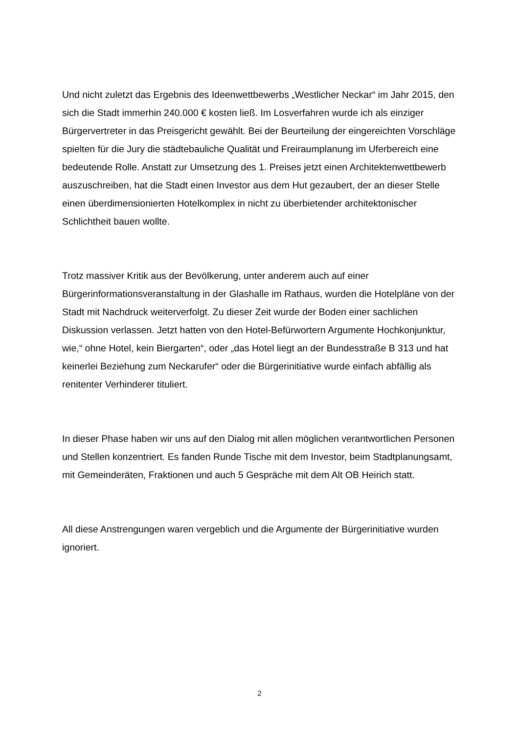Und nicht zuletzt das Ergebnis des Ideenwettbewerbs „Westlicher Neckar“ im Jahr 2015, den sich die Stadt immerhin 240.000 € kosten ließ. Im Losverfahren wurde ich als einziger Bürgervertreter in das Preisgericht gewählt. Bei der Beurteilung der eingereichten Vorschläge spielten für die Jury die städtebauliche Qualität und Freiraumplanung im Uferbereich eine bedeutende Rolle. Anstatt zur Umsetzung des 1. Preises jetzt einen Architektenwettbewerb auszuschreiben, hat die Stadt einen Investor aus dem Hut gezaubert, der an dieser Stelle einen überdimensionierten Hotelkomplex in nicht zu überbietender architektonischer Schlichtheit bauen wollte.
Trotz massiver Kritik aus der Bevölkerung, unter anderem auch auf einer Bürgerinformationsveranstaltung in der Glashalle im Rathaus, wurden die Hotelpläne von der Stadt mit Nachdruck weiterverfolgt. Zu dieser Zeit wurde der Boden einer sachlichen Diskussion verlassen. Jetzt hatten von den Hotel-Befürwortern Argumente Hochkonjunktur, wie,“ ohne Hotel, kein Biergarten“, oder „das Hotel liegt an der Bundesstraße B 313 und hat keinerlei Beziehung zum Neckarufer“ oder die Bürgerinitiative wurde einfach abfällig als renitenter Verhinderer tituliert.
In dieser Phase haben wir uns auf den Dialog mit allen möglichen verantwortlichen Personen und Stellen konzentriert. Es fanden Runde Tische mit dem Investor, beim Stadtplanungsamt, mit Gemeinderäten, Fraktionen und auch 5 Gespräche mit dem Alt OB Heirich statt.
All diese Anstrengungen waren vergeblich und die Argumente der Bürgerinitiative wurden ignoriert.
2